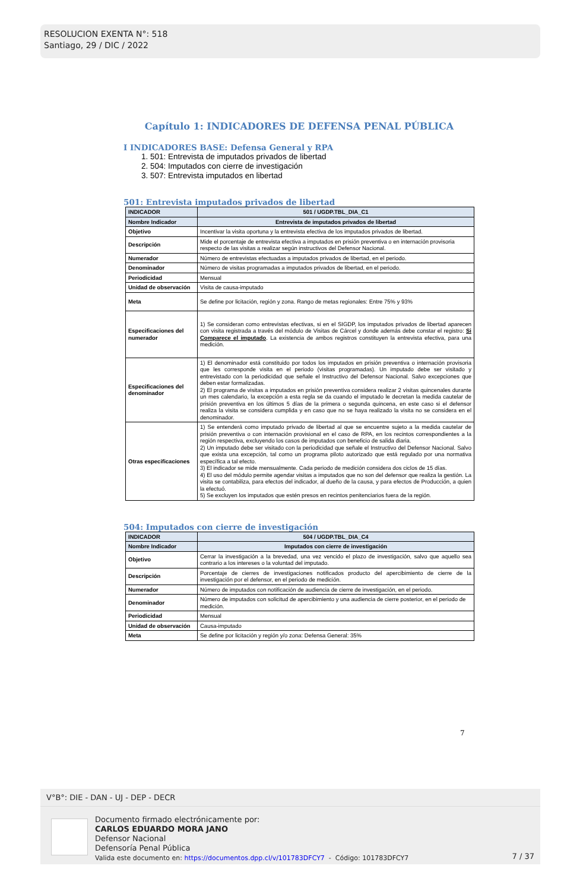RESOLUCION EXENTA N°: 518
Santiago, 29 / DIC / 2022
Capítulo 1: INDICADORES DE DEFENSA PENAL PÚBLICA
I INDICADORES BASE: Defensa General y RPA
1. 501: Entrevista de imputados privados de libertad
2. 504: Imputados con cierre de investigación
3. 507: Entrevista imputados en libertad
501: Entrevista imputados privados de libertad
| INDICADOR | 501 / UGDP.TBL_DIA_C1 |
| Nombre Indicador | Entrevista de imputados privados de libertad |
| Objetivo | Incentivar la visita oportuna y la entrevista efectiva de los imputados privados de libertad. |
| Descripción | Mide el porcentaje de entrevista efectiva a imputados en prisión preventiva o en internación provisoria respecto de las visitas a realizar según instructivos del Defensor Nacional. |
| Numerador | Número de entrevistas efectuadas a imputados privados de libertad, en el periodo. |
| Denominador | Número de visitas programadas a imputados privados de libertad, en el periodo. |
| Periodicidad | Mensual |
| Unidad de observación | Visita de causa-imputado |
| Meta | Se define por licitación, región y zona. Rango de metas regionales: Entre 75% y 93% |
| Especificaciones del numerador | 1) Se consideran como entrevistas efectivas, si en el SIGDP, los imputados privados de libertad aparecen con visita registrada a través del módulo de Visitas de Cárcel y donde además debe constar el registro: Si Comparece el imputado . La existencia de ambos registros constituyen la entrevista efectiva, para una medición. |
| Especificaciones del denominador | 1) El denominador está constituido por todos los imputados en prisión preventiva o internación provisoria que les corresponde visita en el periodo (visitas programadas). Un imputado debe ser visitado y entrevistado con la periodicidad que señale el Instructivo del Defensor Nacional. Salvo excepciones que deben estar formalizadas. 2) El programa de visitas a imputados en prisión preventiva considera realizar 2 visitas quincenales durante un mes calendario, la excepción a esta regla se da cuando el imputado le decretan la medida cautelar de prisión preventiva en los últimos 5 días de la primera o segunda quincena, en este caso si el defensor realiza la visita se considera cumplida y en caso que no se haya realizado la visita no se considera en el denominador. |
| Otras especificaciones | 1) Se entenderá como imputado privado de libertad al que se encuentre sujeto a la medida cautelar de prisión preventiva o con internación provisional en el caso de RPA, en los recintos correspondientes a la región respectiva, excluyendo los casos de imputados con beneficio de salida diaria. 2) Un imputado debe ser visitado con la periodicidad que señale el Instructivo del Defensor Nacional. Salvo que exista una excepción, tal como un programa piloto autorizado que está regulado por una normativa específica a tal efecto. 3) El indicador se mide mensualmente. Cada periodo de medición considera dos ciclos de 15 días. 4) El uso del módulo permite agendar visitas a imputados que no son del defensor que realiza la gestión. La visita se contabiliza, para efectos del indicador, al dueño de la causa, y para efectos de Producción, a quien la efectuó. 5) Se excluyen los imputados que estén presos en recintos penitenciarios fuera de la región. |
504: Imputados con cierre de investigación
| INDICADOR | 504 / UGDP.TBL_DIA_C4 |
| Nombre Indicador | Imputados con cierre de investigación |
| Objetivo | Cerrar la investigación a la brevedad, una vez vencido el plazo de investigación, salvo que aquello sea contrario a los intereses o la voluntad del imputado. |
| Descripción | Porcentaje de cierres de investigaciones notificados producto del apercibimiento de cierre de la investigación por el defensor, en el periodo de medición. |
| Numerador | Número de imputados con notificación de audiencia de cierre de investigación, en el periodo. |
| Denominador | Número de imputados con solicitud de apercibimiento y una audiencia de cierre posterior, en el periodo de medición. |
| Periodicidad | Mensual |
| Unidad de observación | Causa-imputado |
| Meta | Se define por licitación y región y/o zona: Defensa General: 35% |
7
V°B°: DIE - DAN - UJ - DEP - DECR
Documento firmado electrónicamente por:
CARLOS EDUARDO MORA JANO
Defensor Nacional
Defensoría Penal Pública
Valida este documento en: https://documentos.dpp.cl/v/101783DFCY7 - Código: 101783DFCY7
7 / 37